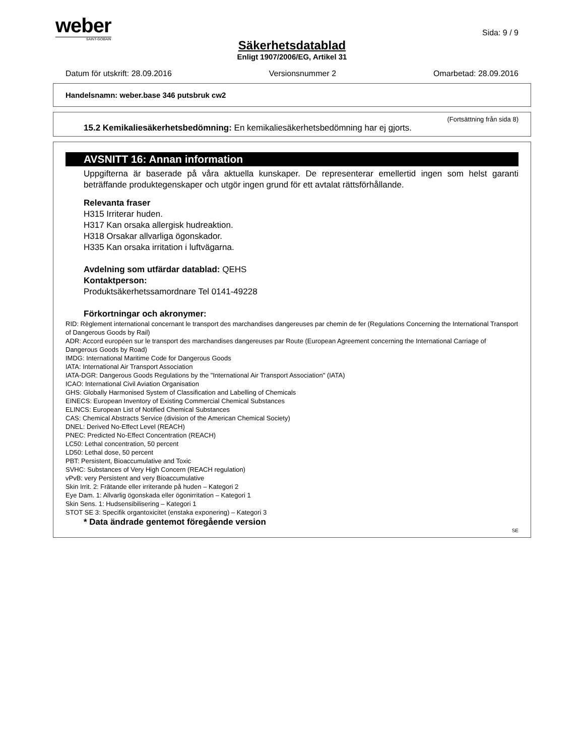weber
SAINT-GOBAIN
Sida: 9 / 9
Säkerhetsdatablad
Enligt 1907/2006/EG, Artikel 31
Datum för utskrift: 28.09.2016 Versionsnummer 2 Omarbetad: 28.09.2016
Handelsnamn: weber.base 346 putsbruk cw2
(Fortsättning från sida 8)
15.2 Kemikaliesäkerhetsbedömning: En kemikaliesäkerhetsbedömning har ej gjorts.
AVSNITT 16: Annan information
Uppgifterna är baserade på våra aktuella kunskaper. De representerar emellertid ingen som helst garanti beträffande produktegenskaper och utgör ingen grund för ett avtalat rättsförhållande.
Relevanta fraser
H315 Irriterar huden.
H317 Kan orsaka allergisk hudreaktion.
H318 Orsakar allvarliga ögonskador.
H335 Kan orsaka irritation i luftvägarna.
Avdelning som utfärdar datablad: QEHS
Kontaktperson:
Produktsäkerhetssamordnare Tel 0141-49228
Förkortningar och akronymer:
RID: Règlement international concernant le transport des marchandises dangereuses par chemin de fer (Regulations Concerning the International Transport of Dangerous Goods by Rail)
ADR: Accord européen sur le transport des marchandises dangereuses par Route (European Agreement concerning the International Carriage of Dangerous Goods by Road)
IMDG: International Maritime Code for Dangerous Goods
IATA: International Air Transport Association
IATA-DGR: Dangerous Goods Regulations by the "International Air Transport Association" (IATA)
ICAO: International Civil Aviation Organisation
GHS: Globally Harmonised System of Classification and Labelling of Chemicals
EINECS: European Inventory of Existing Commercial Chemical Substances
ELINCS: European List of Notified Chemical Substances
CAS: Chemical Abstracts Service (division of the American Chemical Society)
DNEL: Derived No-Effect Level (REACH)
PNEC: Predicted No-Effect Concentration (REACH)
LC50: Lethal concentration, 50 percent
LD50: Lethal dose, 50 percent
PBT: Persistent, Bioaccumulative and Toxic
SVHC: Substances of Very High Concern (REACH regulation)
vPvB: very Persistent and very Bioaccumulative
Skin Irrit. 2: Frätande eller irriterande på huden – Kategori 2
Eye Dam. 1: Allvarlig ögonskada eller ögonirritation – Kategori 1
Skin Sens. 1: Hudsensibilisering – Kategori 1
STOT SE 3: Specifik organtoxicitet (enstaka exponering) – Kategori 3
* Data ändrade gentemot föregående version
SE